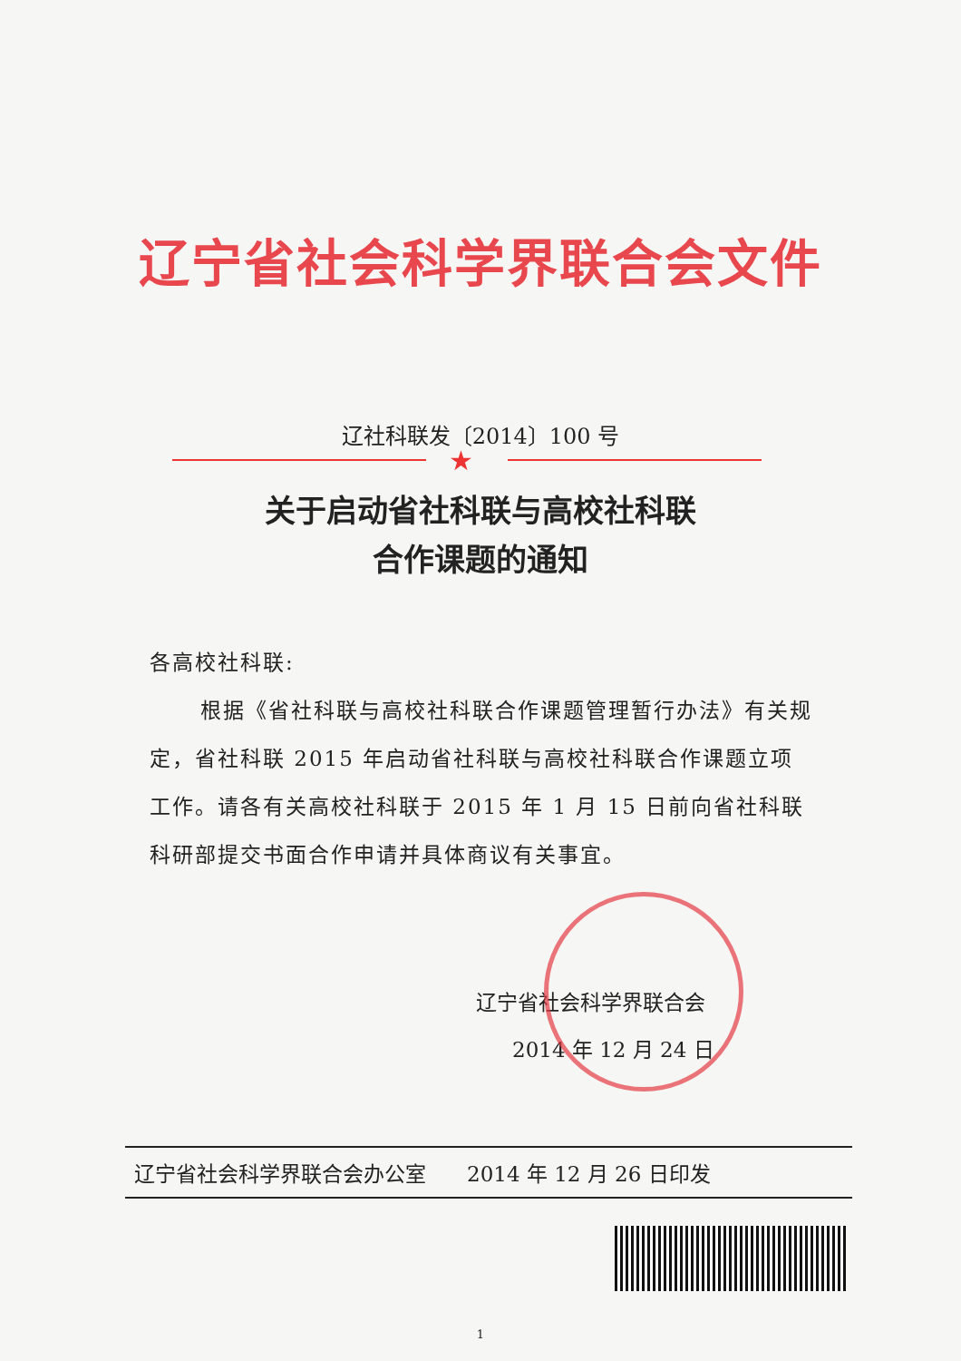辽宁省社会科学界联合会文件
辽社科联发〔2014〕100 号
★
关于启动省社科联与高校社科联
合作课题的通知
各高校社科联:
根据《省社科联与高校社科联合作课题管理暂行办法》有关规定，省社科联 2015 年启动省社科联与高校社科联合作课题立项工作。请各有关高校社科联于 2015 年 1 月 15 日前向省社科联科研部提交书面合作申请并具体商议有关事宜。
辽宁省社会科学界联合会
2014 年 12 月 24 日
辽宁省社会科学界联合会办公室 2014 年 12 月 26 日印发
1